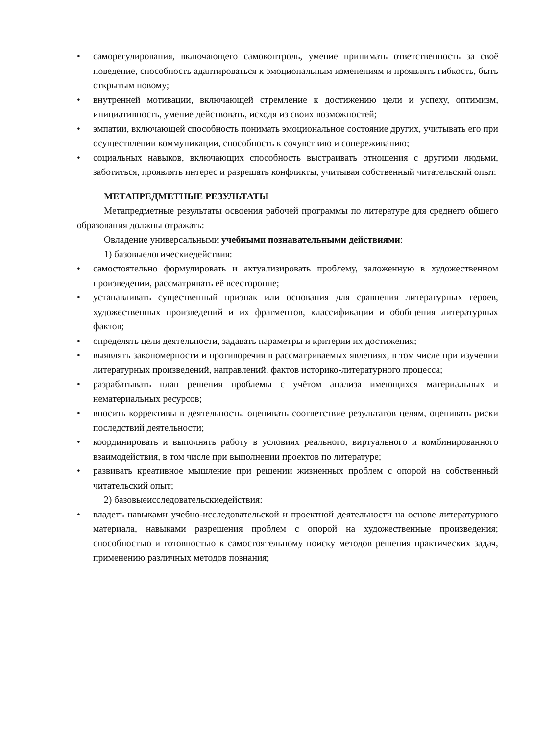• саморегулирования, включающего самоконтроль, умение принимать ответственность за своё поведение, способность адаптироваться к эмоциональным изменениям и проявлять гибкость, быть открытым новому;
• внутренней мотивации, включающей стремление к достижению цели и успеху, оптимизм, инициативность, умение действовать, исходя из своих возможностей;
• эмпатии, включающей способность понимать эмоциональное состояние других, учитывать его при осуществлении коммуникации, способность к сочувствию и сопереживанию;
• социальных навыков, включающих способность выстраивать отношения с другими людьми, заботиться, проявлять интерес и разрешать конфликты, учитывая собственный читательский опыт.
МЕТАПРЕДМЕТНЫЕ РЕЗУЛЬТАТЫ
Метапредметные результаты освоения рабочей программы по литературе для среднего общего образования должны отражать:
Овладение универсальными учебными познавательными действиями:
1) базовыелогическиедействия:
• самостоятельно формулировать и актуализировать проблему, заложенную в художественном произведении, рассматривать её всесторонне;
• устанавливать существенный признак или основания для сравнения литературных героев, художественных произведений и их фрагментов, классификации и обобщения литературных фактов;
• определять цели деятельности, задавать параметры и критерии их достижения;
• выявлять закономерности и противоречия в рассматриваемых явлениях, в том числе при изучении литературных произведений, направлений, фактов историко-литературного процесса;
• разрабатывать план решения проблемы с учётом анализа имеющихся материальных и нематериальных ресурсов;
• вносить коррективы в деятельность, оценивать соответствие результатов целям, оценивать риски последствий деятельности;
• координировать и выполнять работу в условиях реального, виртуального и комбинированного взаимодействия, в том числе при выполнении проектов по литературе;
• развивать креативное мышление при решении жизненных проблем с опорой на собственный читательский опыт;
2) базовыеисследовательскиедействия:
• владеть навыками учебно-исследовательской и проектной деятельности на основе литературного материала, навыками разрешения проблем с опорой на художественные произведения; способностью и готовностью к самостоятельному поиску методов решения практических задач, применению различных методов познания;